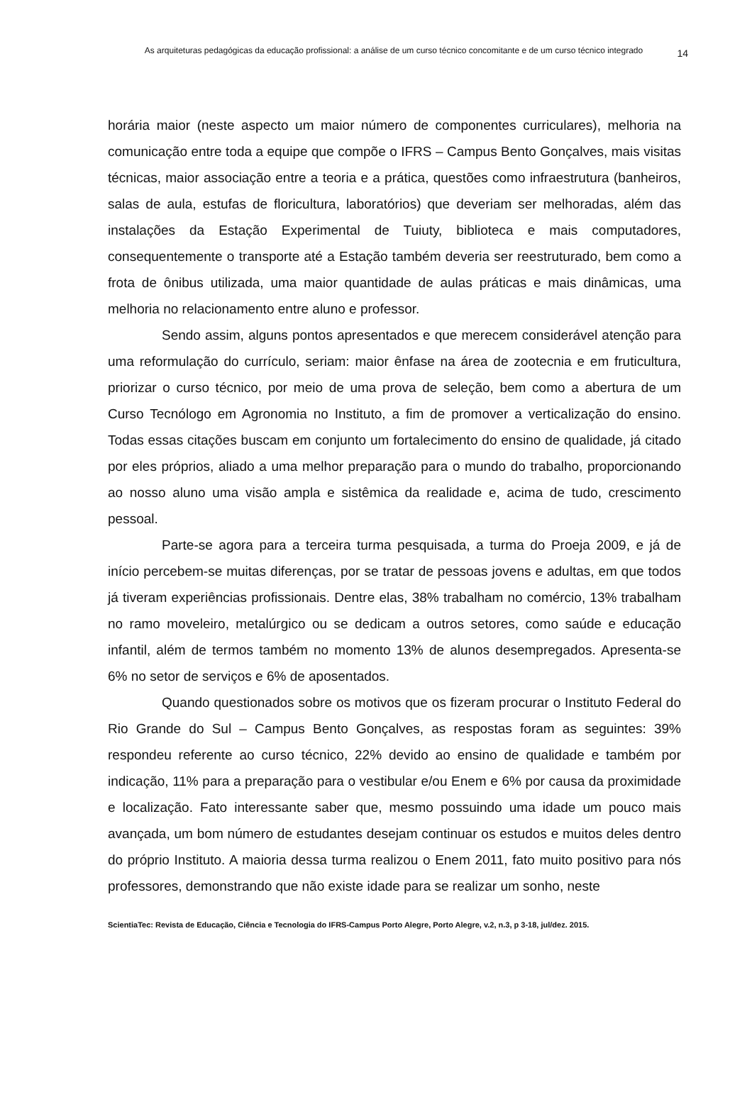As arquiteturas pedagógicas da educação profissional: a análise de um curso técnico concomitante e de um curso técnico integrado 14
horária maior (neste aspecto um maior número de componentes curriculares), melhoria na comunicação entre toda a equipe que compõe o IFRS – Campus Bento Gonçalves, mais visitas técnicas, maior associação entre a teoria e a prática, questões como infraestrutura (banheiros, salas de aula, estufas de floricultura, laboratórios) que deveriam ser melhoradas, além das instalações da Estação Experimental de Tuiuty, biblioteca e mais computadores, consequentemente o transporte até a Estação também deveria ser reestruturado, bem como a frota de ônibus utilizada, uma maior quantidade de aulas práticas e mais dinâmicas, uma melhoria no relacionamento entre aluno e professor.
Sendo assim, alguns pontos apresentados e que merecem considerável atenção para uma reformulação do currículo, seriam: maior ênfase na área de zootecnia e em fruticultura, priorizar o curso técnico, por meio de uma prova de seleção, bem como a abertura de um Curso Tecnólogo em Agronomia no Instituto, a fim de promover a verticalização do ensino. Todas essas citações buscam em conjunto um fortalecimento do ensino de qualidade, já citado por eles próprios, aliado a uma melhor preparação para o mundo do trabalho, proporcionando ao nosso aluno uma visão ampla e sistêmica da realidade e, acima de tudo, crescimento pessoal.
Parte-se agora para a terceira turma pesquisada, a turma do Proeja 2009, e já de início percebem-se muitas diferenças, por se tratar de pessoas jovens e adultas, em que todos já tiveram experiências profissionais. Dentre elas, 38% trabalham no comércio, 13% trabalham no ramo moveleiro, metalúrgico ou se dedicam a outros setores, como saúde e educação infantil, além de termos também no momento 13% de alunos desempregados. Apresenta-se 6% no setor de serviços e 6% de aposentados.
Quando questionados sobre os motivos que os fizeram procurar o Instituto Federal do Rio Grande do Sul – Campus Bento Gonçalves, as respostas foram as seguintes: 39% respondeu referente ao curso técnico, 22% devido ao ensino de qualidade e também por indicação, 11% para a preparação para o vestibular e/ou Enem e 6% por causa da proximidade e localização. Fato interessante saber que, mesmo possuindo uma idade um pouco mais avançada, um bom número de estudantes desejam continuar os estudos e muitos deles dentro do próprio Instituto. A maioria dessa turma realizou o Enem 2011, fato muito positivo para nós professores, demonstrando que não existe idade para se realizar um sonho, neste
ScientiaTec: Revista de Educação, Ciência e Tecnologia do IFRS-Campus Porto Alegre, Porto Alegre, v.2, n.3, p 3-18, jul/dez. 2015.